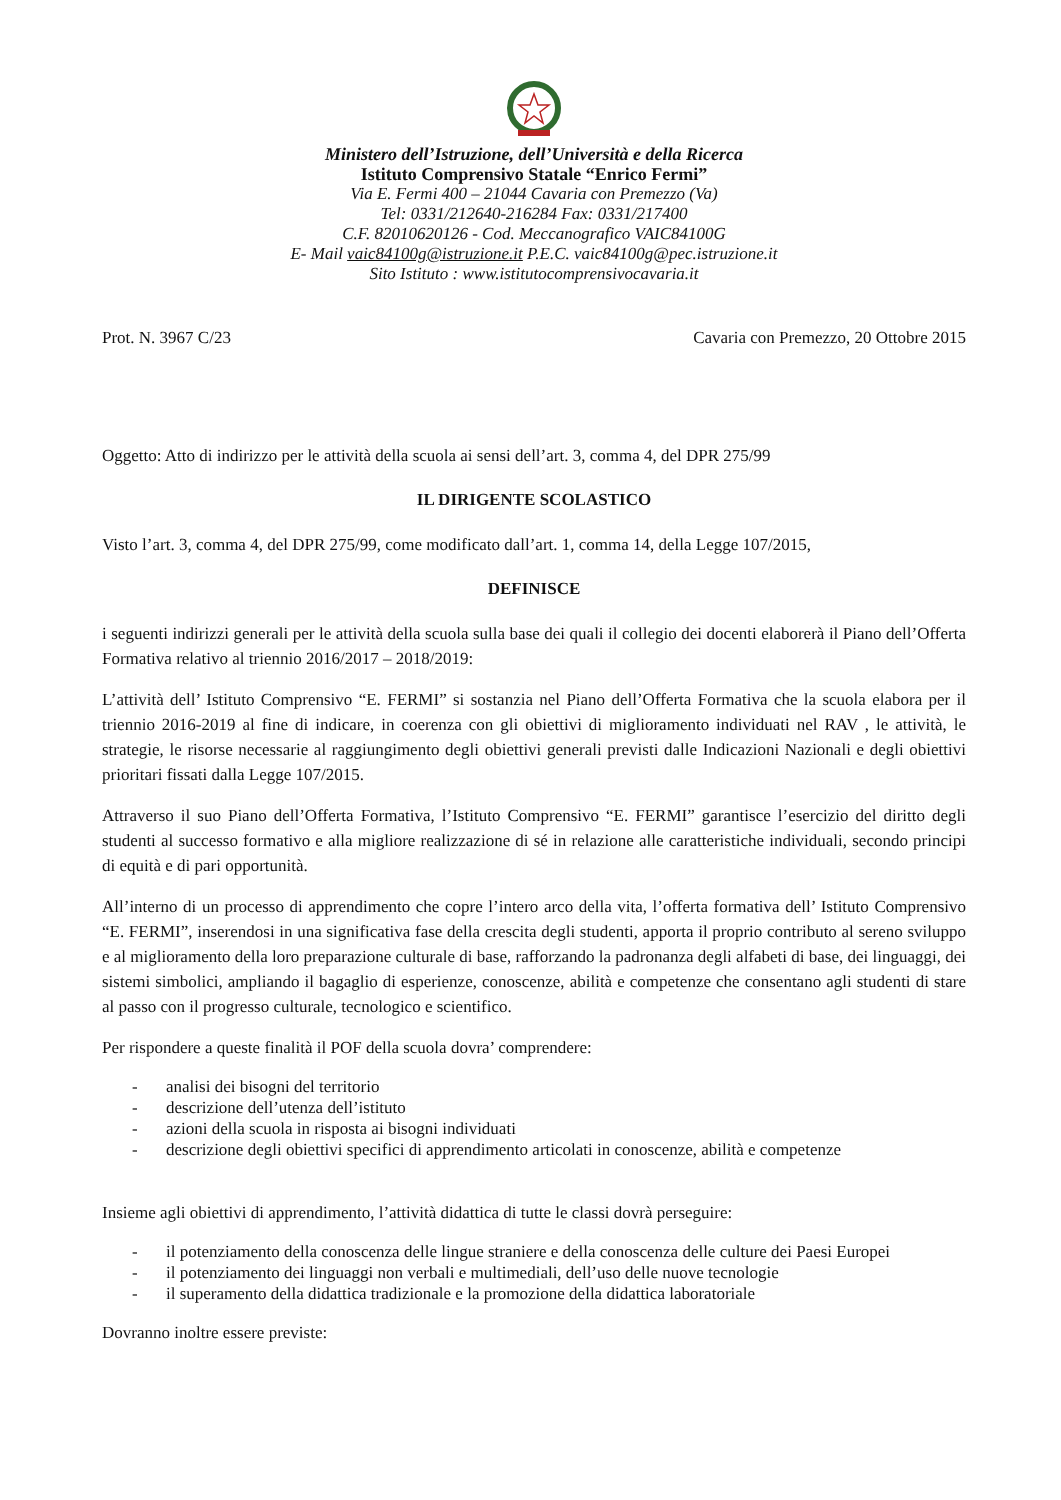Ministero dell’Istruzione, dell’Università e della Ricerca
Istituto Comprensivo Statale “Enrico Fermi”
Via E. Fermi 400 – 21044 Cavaria con Premezzo (Va)
Tel: 0331/212640-216284 Fax: 0331/217400
C.F. 82010620126 - Cod. Meccanografico VAIC84100G
E- Mail vaic84100g@istruzione.it P.E.C. vaic84100g@pec.istruzione.it
Sito Istituto : www.istitutocomprensivocavaria.it
Prot. N. 3967 C/23 Cavaria con Premezzo, 20 Ottobre 2015
Oggetto: Atto di indirizzo per le attività della scuola ai sensi dell’art. 3, comma 4, del DPR 275/99
IL DIRIGENTE SCOLASTICO
Visto l’art. 3, comma 4, del DPR 275/99, come modificato dall’art. 1, comma 14, della Legge 107/2015,
DEFINISCE
i seguenti indirizzi generali per le attività della scuola sulla base dei quali il collegio dei docenti elaborerà il Piano dell’Offerta Formativa relativo al triennio 2016/2017 – 2018/2019:
L’attività dell’ Istituto Comprensivo “E. FERMI” si sostanzia nel Piano dell’Offerta Formativa che la scuola elabora per il triennio 2016-2019 al fine di indicare, in coerenza con gli obiettivi di miglioramento individuati nel RAV , le attività, le strategie, le risorse necessarie al raggiungimento degli obiettivi generali previsti dalle Indicazioni Nazionali e degli obiettivi prioritari fissati dalla Legge 107/2015.
Attraverso il suo Piano dell’Offerta Formativa, l’Istituto Comprensivo “E. FERMI” garantisce l’esercizio del diritto degli studenti al successo formativo e alla migliore realizzazione di sé in relazione alle caratteristiche individuali, secondo principi di equità e di pari opportunità.
All’interno di un processo di apprendimento che copre l’intero arco della vita, l’offerta formativa dell’ Istituto Comprensivo “E. FERMI”, inserendosi in una significativa fase della crescita degli studenti, apporta il proprio contributo al sereno sviluppo e al miglioramento della loro preparazione culturale di base, rafforzando la padronanza degli alfabeti di base, dei linguaggi, dei sistemi simbolici, ampliando il bagaglio di esperienze, conoscenze, abilità e competenze che consentano agli studenti di stare al passo con il progresso culturale, tecnologico e scientifico.
Per rispondere a queste finalità il POF della scuola dovra’ comprendere:
- analisi dei bisogni del territorio
- descrizione dell’utenza dell’istituto
- azioni della scuola in risposta ai bisogni individuati
- descrizione degli obiettivi specifici di apprendimento articolati in conoscenze, abilità e competenze
Insieme agli obiettivi di apprendimento, l’attività didattica di tutte le classi dovrà perseguire:
- il potenziamento della conoscenza delle lingue straniere e della conoscenza delle culture dei Paesi Europei
- il potenziamento dei linguaggi non verbali e multimediali, dell’uso delle nuove tecnologie
- il superamento della didattica tradizionale e la promozione della didattica laboratoriale
Dovranno inoltre essere previste: